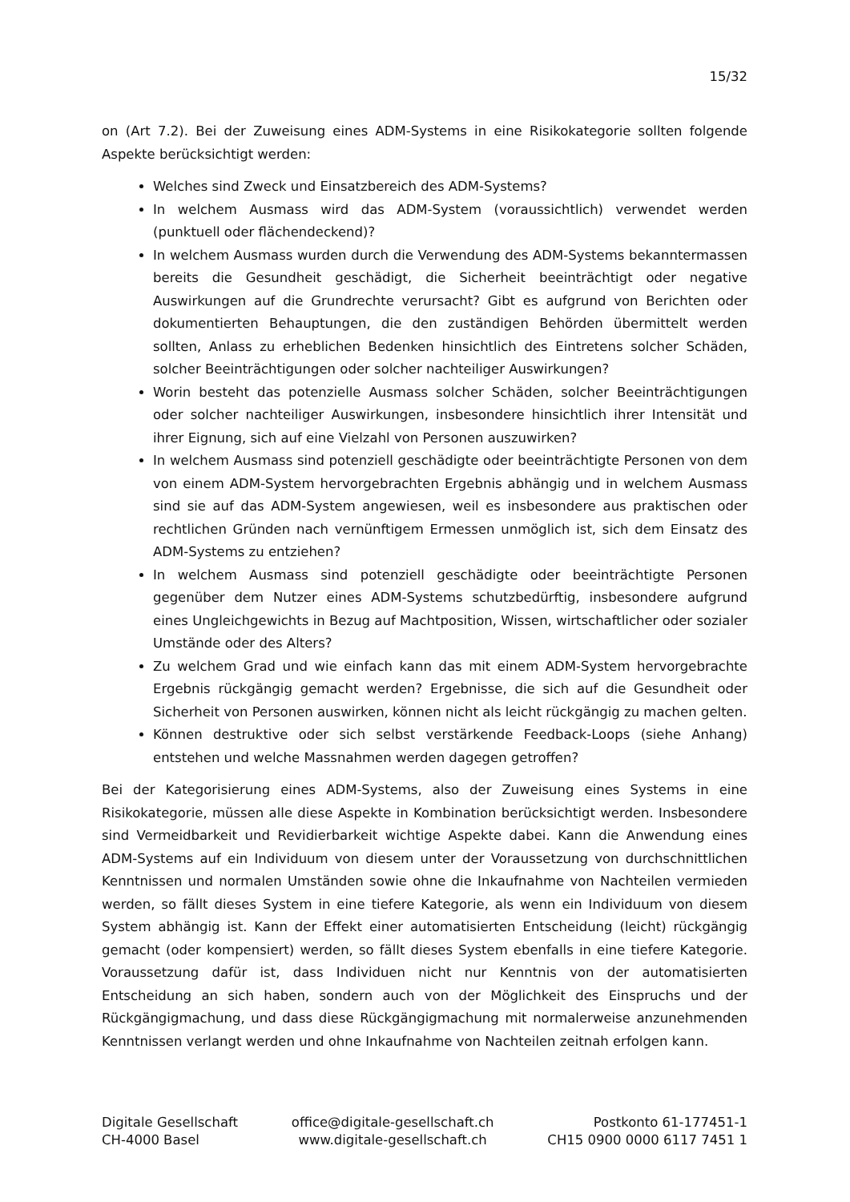15/32
on (Art 7.2). Bei der Zuweisung eines ADM-Systems in eine Risikokategorie sollten folgende Aspekte berücksichtigt werden:
Welches sind Zweck und Einsatzbereich des ADM-Systems?
In welchem Ausmass wird das ADM-System (voraussichtlich) verwendet werden (punktuell oder flächendeckend)?
In welchem Ausmass wurden durch die Verwendung des ADM-Systems bekanntermassen bereits die Gesundheit geschädigt, die Sicherheit beeinträchtigt oder negative Auswirkungen auf die Grundrechte verursacht? Gibt es aufgrund von Berichten oder dokumentierten Behauptungen, die den zuständigen Behörden übermittelt werden sollten, Anlass zu erheblichen Bedenken hinsichtlich des Eintretens solcher Schäden, solcher Beeinträchtigungen oder solcher nachteiliger Auswirkungen?
Worin besteht das potenzielle Ausmass solcher Schäden, solcher Beeinträchtigungen oder solcher nachteiliger Auswirkungen, insbesondere hinsichtlich ihrer Intensität und ihrer Eignung, sich auf eine Vielzahl von Personen auszuwirken?
In welchem Ausmass sind potenziell geschädigte oder beeinträchtigte Personen von dem von einem ADM-System hervorgebrachten Ergebnis abhängig und in welchem Ausmass sind sie auf das ADM-System angewiesen, weil es insbesondere aus praktischen oder rechtlichen Gründen nach vernünftigem Ermessen unmöglich ist, sich dem Einsatz des ADM-Systems zu entziehen?
In welchem Ausmass sind potenziell geschädigte oder beeinträchtigte Personen gegenüber dem Nutzer eines ADM-Systems schutzbedürftig, insbesondere aufgrund eines Ungleichgewichts in Bezug auf Machtposition, Wissen, wirtschaftlicher oder sozialer Umstände oder des Alters?
Zu welchem Grad und wie einfach kann das mit einem ADM-System hervorgebrachte Ergebnis rückgängig gemacht werden? Ergebnisse, die sich auf die Gesundheit oder Sicherheit von Personen auswirken, können nicht als leicht rückgängig zu machen gelten.
Können destruktive oder sich selbst verstärkende Feedback-Loops (siehe Anhang) entstehen und welche Massnahmen werden dagegen getroffen?
Bei der Kategorisierung eines ADM-Systems, also der Zuweisung eines Systems in eine Risikokategorie, müssen alle diese Aspekte in Kombination berücksichtigt werden. Insbesondere sind Vermeidbarkeit und Revidierbarkeit wichtige Aspekte dabei. Kann die Anwendung eines ADM-Systems auf ein Individuum von diesem unter der Voraussetzung von durchschnittlichen Kenntnissen und normalen Umständen sowie ohne die Inkaufnahme von Nachteilen vermieden werden, so fällt dieses System in eine tiefere Kategorie, als wenn ein Individuum von diesem System abhängig ist. Kann der Effekt einer automatisierten Entscheidung (leicht) rückgängig gemacht (oder kompensiert) werden, so fällt dieses System ebenfalls in eine tiefere Kategorie. Voraussetzung dafür ist, dass Individuen nicht nur Kenntnis von der automatisierten Entscheidung an sich haben, sondern auch von der Möglichkeit des Einspruchs und der Rückgängigmachung, und dass diese Rückgängigmachung mit normalerweise anzunehmenden Kenntnissen verlangt werden und ohne Inkaufnahme von Nachteilen zeitnah erfolgen kann.
Digitale Gesellschaft
CH-4000 Basel
office@digitale-gesellschaft.ch
www.digitale-gesellschaft.ch
Postkonto 61-177451-1
CH15 0900 0000 6117 7451 1